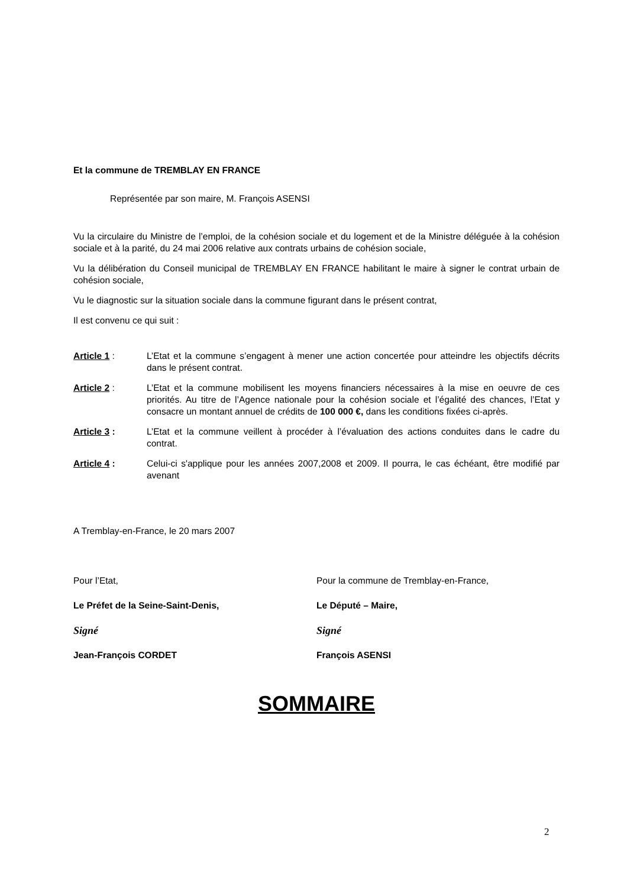Et la commune de TREMBLAY EN FRANCE
Représentée par son maire, M. François ASENSI
Vu la circulaire du Ministre de l’emploi, de la cohésion sociale et du logement et de la Ministre déléguée à la cohésion sociale et à la parité, du 24 mai 2006 relative aux contrats urbains de cohésion sociale,
Vu la délibération du Conseil municipal de TREMBLAY EN FRANCE habilitant le maire à signer le contrat urbain de cohésion sociale,
Vu le diagnostic sur la situation sociale dans la commune figurant dans le présent contrat,
Il est convenu ce qui suit :
Article 1 : L’Etat et la commune s’engagent à mener une action concertée pour atteindre les objectifs décrits dans le présent contrat.
Article 2 : L’Etat et la commune mobilisent les moyens financiers nécessaires à la mise en oeuvre de ces priorités. Au titre de l’Agence nationale pour la cohésion sociale et l’égalité des chances, l’Etat y consacre un montant annuel de crédits de 100 000 €, dans les conditions fixées ci-après.
Article 3 : L’Etat et la commune veillent à procéder à l’évaluation des actions conduites dans le cadre du contrat.
Article 4 : Celui-ci s'applique pour les années 2007,2008 et 2009. Il pourra, le cas échéant, être modifié par avenant
A Tremblay-en-France, le 20 mars 2007
Pour l’Etat,
Le Préfet de la Seine-Saint-Denis,
Signé
Jean-François CORDET
Pour la commune de Tremblay-en-France,
Le Député – Maire,
Signé
François ASENSI
SOMMAIRE
2